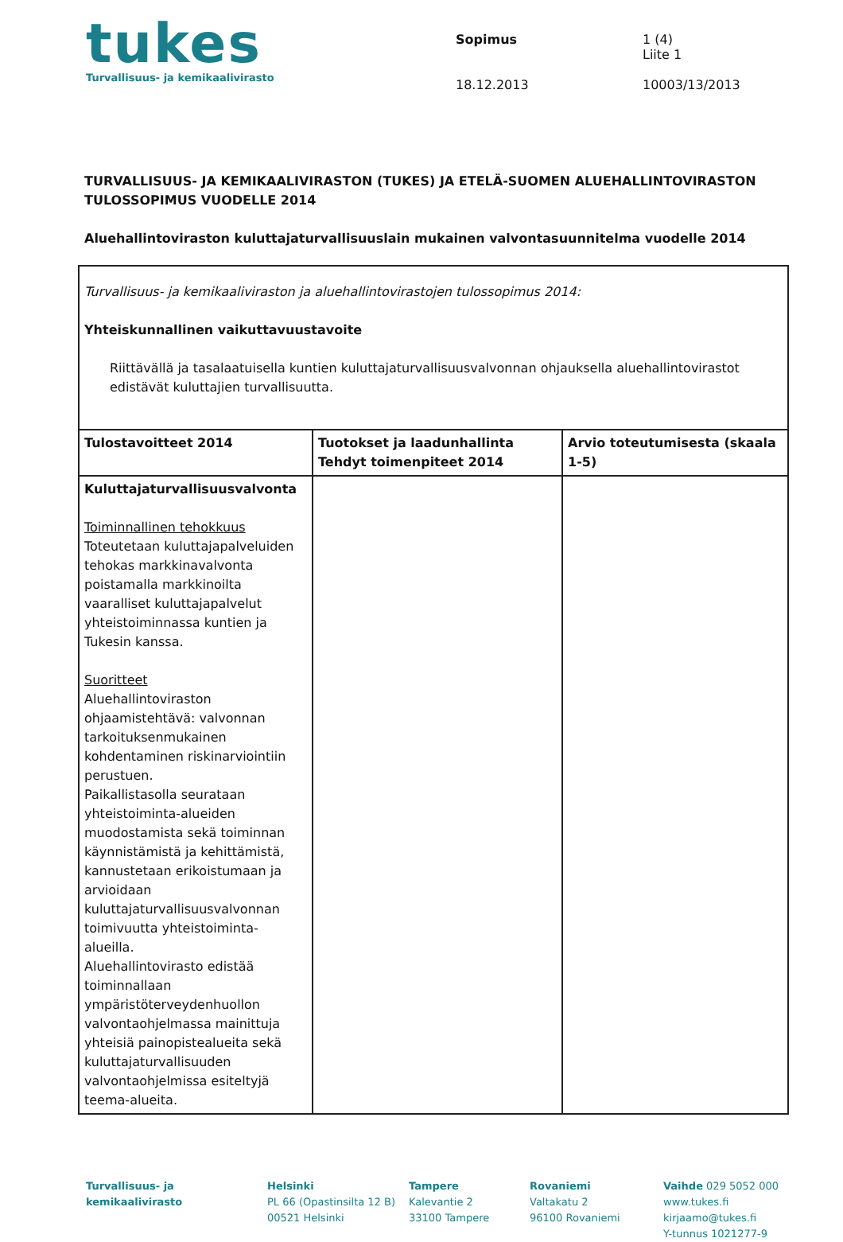tukes
Turvallisuus- ja kemikaalivirasto
Sopimus
18.12.2013
1 (4)
Liite 1
10003/13/2013
TURVALLISUUS- JA KEMIKAALIVIRASTON (TUKES) JA ETELÄ-SUOMEN ALUEHALLINTOVIRASTON TULOSSOPIMUS VUODELLE 2014
Aluehallintoviraston kuluttajaturvallisuuslain mukainen valvontasuunnitelma vuodelle 2014
| Turvallisuus- ja kemikaaliviraston ja aluehallintovirastojen tulossopimus 2014: Yhteiskunnallinen vaikuttavuustavoite Riittävällä ja tasalaatuisella kuntien kuluttajaturvallisuusvalvonnan ohjauksella aluehallintovirastot edistävät kuluttajien turvallisuutta. | | |
| Tulostavoitteet 2014 | Tuotokset ja laadunhallinta Tehdyt toimenpiteet 2014 | Arvio toteutumisesta (skaala 1-5) |
| Kuluttajaturvallisuusvalvonta Toiminnallinen tehokkuus Toteutetaan kuluttajapalveluiden tehokas markkinavalvonta poistamalla markkinoilta vaaralliset kuluttajapalvelut yhteistoiminnassa kuntien ja Tukesin kanssa. Suoritteet Aluehallintoviraston ohjaamistehtävä: valvonnan tarkoituksenmukainen kohdentaminen riskinarviointiin perustuen. Paikallistasolla seurataan yhteistoiminta-alueiden muodostamista sekä toiminnan käynnistämistä ja kehittämistä, kannustetaan erikoistumaan ja arvioidaan kuluttajaturvallisuusvalvonnan toimivuutta yhteistoiminta-alueilla. Aluehallintovirasto edistää toiminnallaan ympäristöterveydenhuollon valvontaohjelmassa mainittuja yhteisiä painopistealueita sekä kuluttajaturvallisuuden valvontaohjelmissa esiteltyjä teema-alueita. | | |
Turvallisuus- ja
kemikaalivirasto
Helsinki
PL 66 (Opastinsilta 12 B)
00521 Helsinki
Tampere
Kalevantie 2
33100 Tampere
Rovaniemi
Valtakatu 2
96100 Rovaniemi
Vaihde 029 5052 000
www.tukes.fi
kirjaamo@tukes.fi
Y-tunnus 1021277-9